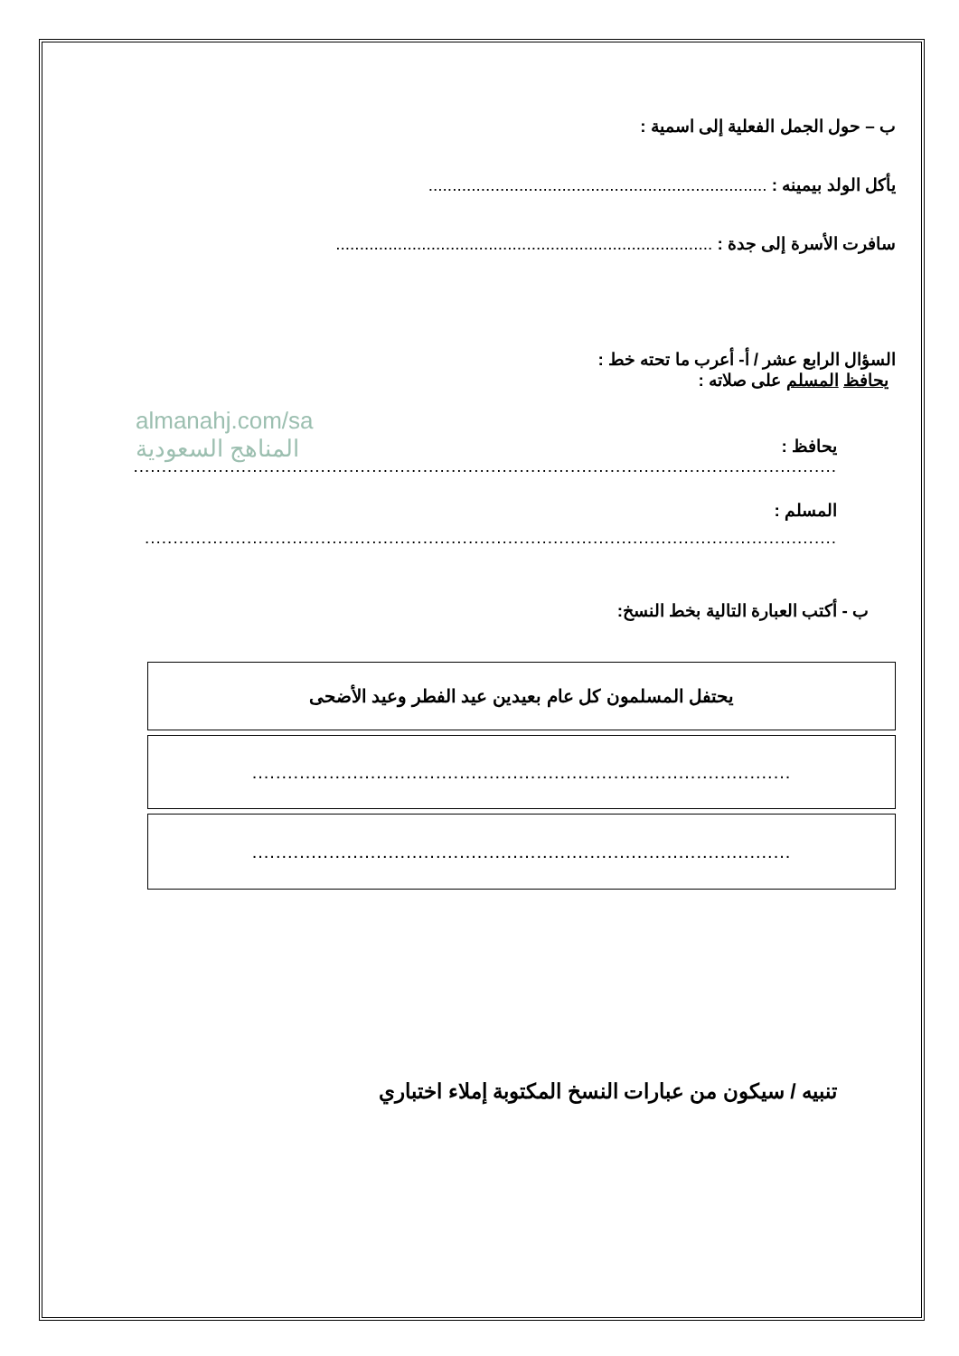ب – حول الجمل الفعلية إلى اسمية :
يأكل الولد بيمينه : .......................................................................
سافرت الأسرة إلى جدة : ...............................................................................
السؤال الرابع عشر / أ- أعرب ما تحته خط :
يحافظ المسلم على صلاته :
almanahj.com/sa
المناهج السعودية
يحافظ :
............................................................................................................................
المسلم :
..........................................................................................................................
ب - أكتب العبارة التالية بخط النسخ:
| يحتفل المسلمون كل عام بعيدين عيد الفطر وعيد الأضحى |
| ........................................................................................... |
| ........................................................................................... |
تنبيه / سيكون من عبارات النسخ المكتوبة إملاء اختباري